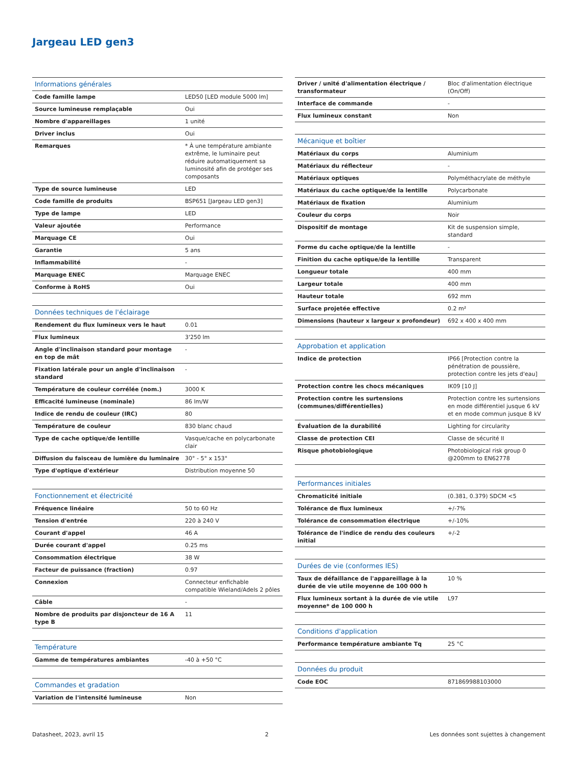Jargeau LED gen3
| Informations générales | |
| --- | --- |
| Code famille lampe | LED50 [LED module 5000 lm] |
| Source lumineuse remplaçable | Oui |
| Nombre d'appareillages | 1 unité |
| Driver inclus | Oui |
| Remarques | * À une température ambiante extrême, le luminaire peut réduire automatiquement sa luminosité afin de protéger ses composants |
| Type de source lumineuse | LED |
| Code famille de produits | BSP651 [Jargeau LED gen3] |
| Type de lampe | LED |
| Valeur ajoutée | Performance |
| Marquage CE | Oui |
| Garantie | 5 ans |
| Inflammabilité | - |
| Marquage ENEC | Marquage ENEC |
| Conforme à RoHS | Oui |
| Données techniques de l'éclairage | |
| --- | --- |
| Rendement du flux lumineux vers le haut | 0.01 |
| Flux lumineux | 3'250 lm |
| Angle d'inclinaison standard pour montage en top de mât | - |
| Fixation latérale pour un angle d'inclinaison standard | - |
| Température de couleur corrélée (nom.) | 3000 K |
| Efficacité lumineuse (nominale) | 86 lm/W |
| Indice de rendu de couleur (IRC) | 80 |
| Température de couleur | 830 blanc chaud |
| Type de cache optique/de lentille | Vasque/cache en polycarbonate clair |
| Diffusion du faisceau de lumière du luminaire | 30° - 5° x 153° |
| Type d'optique d'extérieur | Distribution moyenne 50 |
| Fonctionnement et électricité | |
| --- | --- |
| Fréquence linéaire | 50 to 60 Hz |
| Tension d'entrée | 220 à 240 V |
| Courant d'appel | 46 A |
| Durée courant d'appel | 0.25 ms |
| Consommation électrique | 38 W |
| Facteur de puissance (fraction) | 0.97 |
| Connexion | Connecteur enfichable compatible Wieland/Adels 2 pôles |
| Câble | - |
| Nombre de produits par disjoncteur de 16 A type B | 11 |
| Température | |
| --- | --- |
| Gamme de températures ambiantes | -40 à +50 °C |
| Commandes et gradation | |
| --- | --- |
| Variation de l'intensité lumineuse | Non |
| Driver / unité d'alimentation électrique / transformateur | Bloc d'alimentation électrique (On/Off) |
| Interface de commande | - |
| Flux lumineux constant | Non |
| Mécanique et boîtier | |
| --- | --- |
| Matériaux du corps | Aluminium |
| Matériaux du réflecteur | - |
| Matériaux optiques | Polyméthacrylate de méthyle |
| Matériaux du cache optique/de la lentille | Polycarbonate |
| Matériaux de fixation | Aluminium |
| Couleur du corps | Noir |
| Dispositif de montage | Kit de suspension simple, standard |
| Forme du cache optique/de la lentille | - |
| Finition du cache optique/de la lentille | Transparent |
| Longueur totale | 400 mm |
| Largeur totale | 400 mm |
| Hauteur totale | 692 mm |
| Surface projetée effective | 0.2 m² |
| Dimensions (hauteur x largeur x profondeur) | 692 x 400 x 400 mm |
| Approbation et application | |
| --- | --- |
| Indice de protection | IP66 [Protection contre la pénétration de poussière, protection contre les jets d'eau] |
| Protection contre les chocs mécaniques | IK09 [10 J] |
| Protection contre les surtensions (communes/différentielles) | Protection contre les surtensions en mode différentiel jusque 6 kV et en mode commun jusque 8 kV |
| Évaluation de la durabilité | Lighting for circularity |
| Classe de protection CEI | Classe de sécurité II |
| Risque photobiologique | Photobiological risk group 0 @200mm to EN62778 |
| Performances initiales | |
| --- | --- |
| Chromaticité initiale | (0.381, 0.379) SDCM <5 |
| Tolérance de flux lumineux | +/-7% |
| Tolérance de consommation électrique | +/-10% |
| Tolérance de l'indice de rendu des couleurs initial | +/-2 |
| Durées de vie (conformes IES) | |
| --- | --- |
| Taux de défaillance de l'appareillage à la durée de vie utile moyenne de 100 000 h | 10 % |
| Flux lumineux sortant à la durée de vie utile moyenne* de 100 000 h | L97 |
| Conditions d'application | |
| --- | --- |
| Performance température ambiante Tq | 25 °C |
| Données du produit | |
| --- | --- |
| Code EOC | 871869988103000 |
Datasheet, 2023, avril 15 2 Les données sont sujettes à changement